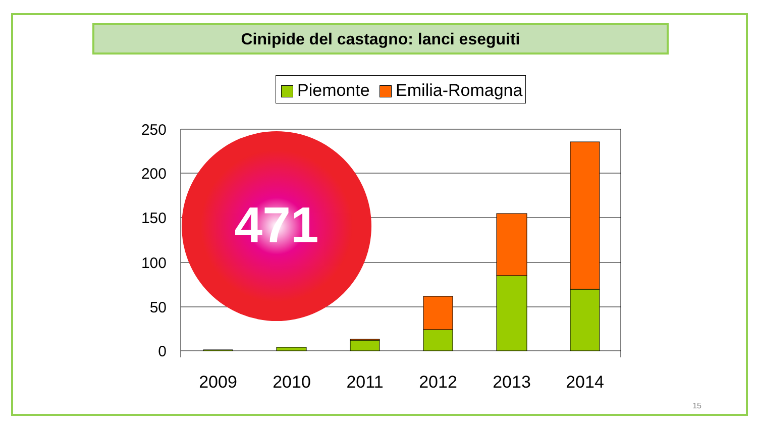Cinipide del castagno: lanci eseguiti
Piemonte Emilia-Romagna
250
200
150
100
50
0
2009
2010
2011
2012
2013
2014
471
15